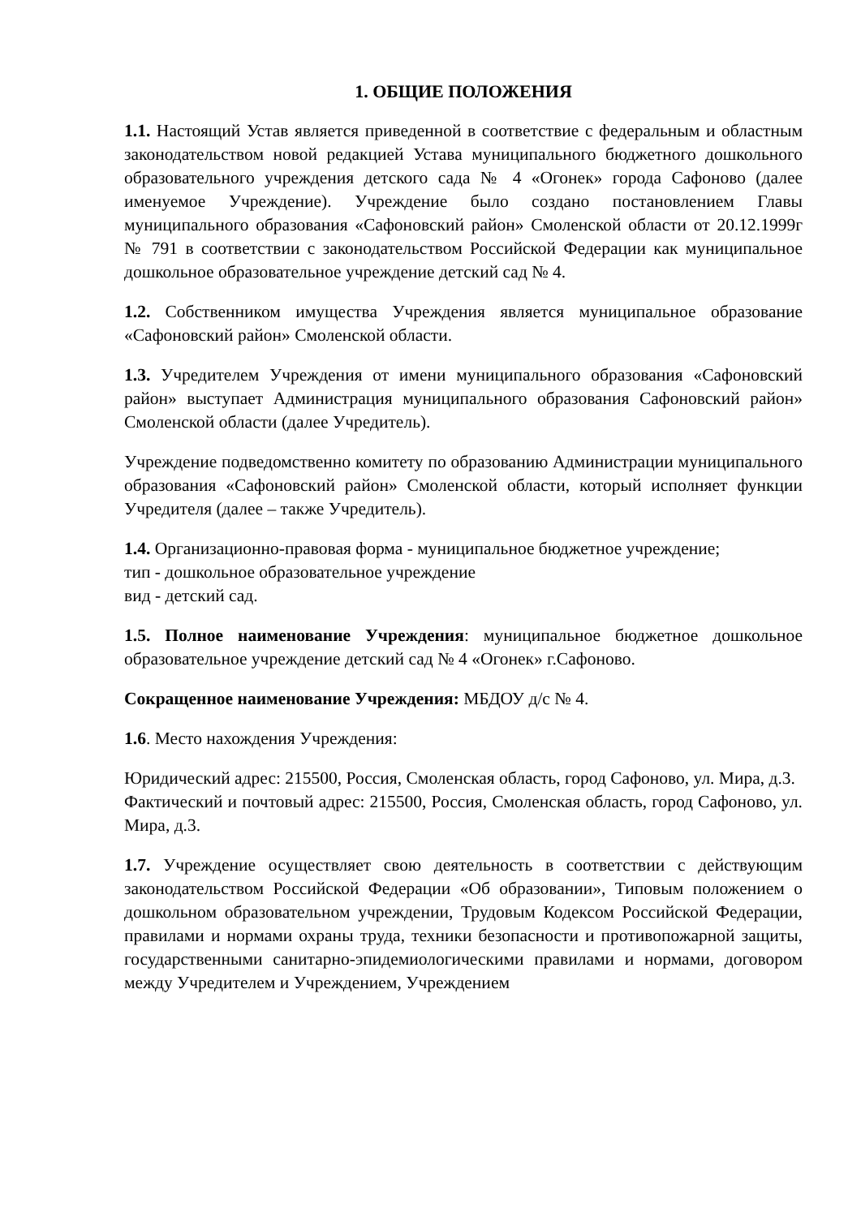1. ОБЩИЕ ПОЛОЖЕНИЯ
1.1. Настоящий Устав является приведенной в соответствие с федеральным и областным законодательством новой редакцией Устава муниципального бюджетного дошкольного образовательного учреждения детского сада № 4 «Огонек» города Сафоново (далее именуемое Учреждение). Учреждение было создано постановлением Главы муниципального образования «Сафоновский район» Смоленской области от 20.12.1999г № 791 в соответствии с законодательством Российской Федерации как муниципальное дошкольное образовательное учреждение детский сад № 4.
1.2. Собственником имущества Учреждения является муниципальное образование «Сафоновский район» Смоленской области.
1.3. Учредителем Учреждения от имени муниципального образования «Сафоновский район» выступает Администрация муниципального образования Сафоновский район» Смоленской области (далее Учредитель).
Учреждение подведомственно комитету по образованию Администрации муниципального образования «Сафоновский район» Смоленской области, который исполняет функции Учредителя (далее – также Учредитель).
1.4. Организационно-правовая форма - муниципальное бюджетное учреждение;
тип - дошкольное образовательное учреждение
вид - детский сад.
1.5. Полное наименование Учреждения: муниципальное бюджетное дошкольное образовательное учреждение детский сад № 4 «Огонек» г.Сафоново.
Сокращенное наименование Учреждения: МБДОУ д/с № 4.
1.6. Место нахождения Учреждения:
Юридический адрес: 215500, Россия, Смоленская область, город Сафоново, ул. Мира, д.3.
Фактический и почтовый адрес: 215500, Россия, Смоленская область, город Сафоново, ул. Мира, д.3.
1.7. Учреждение осуществляет свою деятельность в соответствии с действующим законодательством Российской Федерации «Об образовании», Типовым положением о дошкольном образовательном учреждении, Трудовым Кодексом Российской Федерации, правилами и нормами охраны труда, техники безопасности и противопожарной защиты, государственными санитарно-эпидемиологическими правилами и нормами, договором между Учредителем и Учреждением, Учреждением